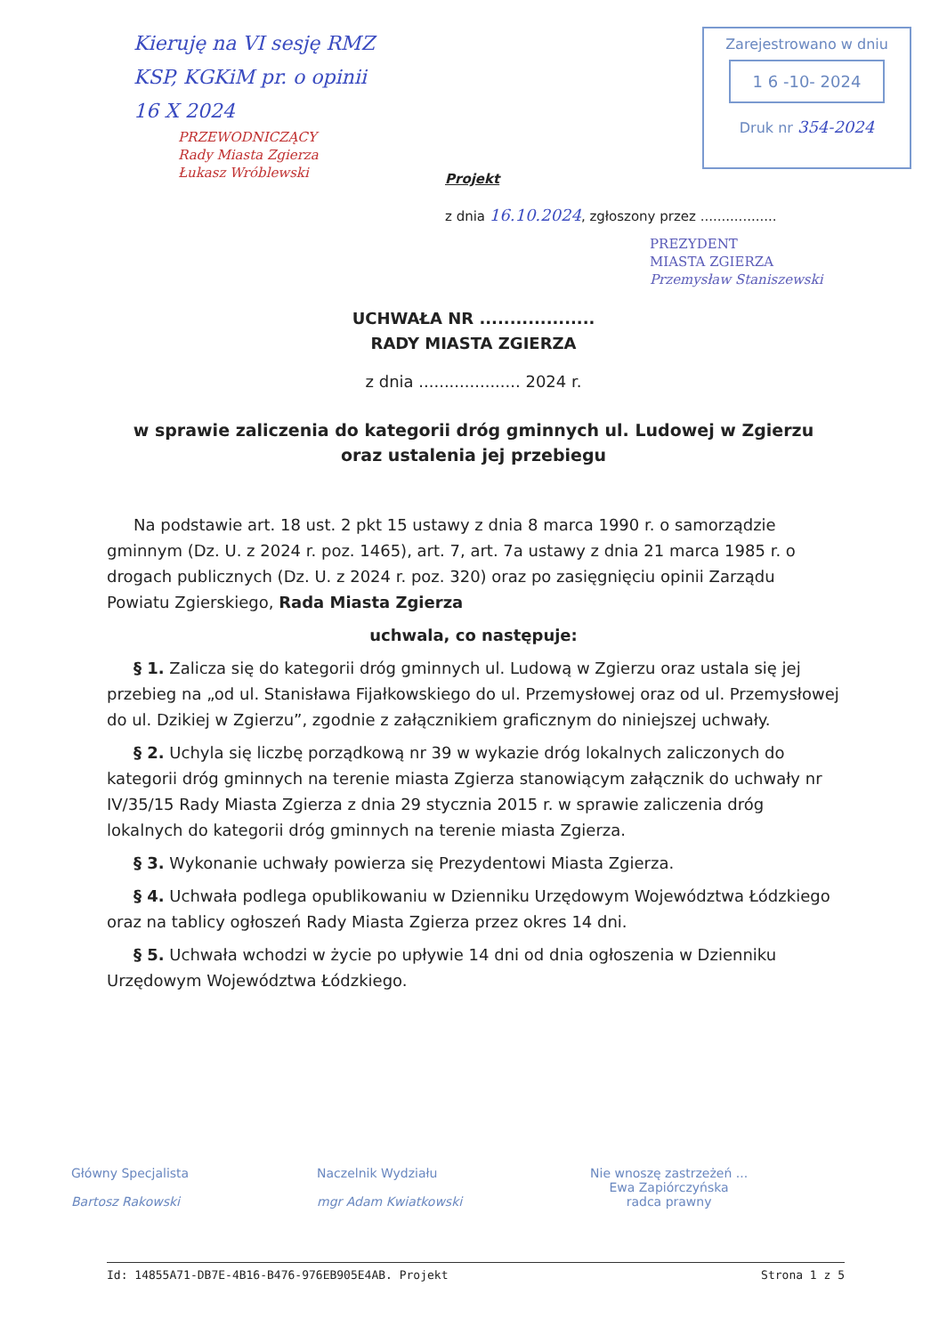Kieruję na VI sesję RMZ
KSP, KGKiM pr. o opinii
16 X 2024
PRZEWODNICZĄCY
Rady Miasta Zgierza
Łukasz Wróblewski
Zarejestrowano w dniu
1 6 -10- 2024
Druk nr 354-2024
Projekt
z dnia 16.10.2024, zgłoszony przez ..................
PREZYDENT
MIASTA ZGIERZA
Przemysław Staniszewski
UCHWAŁA NR ...................
RADY MIASTA ZGIERZA
z dnia .................... 2024 r.
w sprawie zaliczenia do kategorii dróg gminnych ul. Ludowej w Zgierzu
oraz ustalenia jej przebiegu
Na podstawie art. 18 ust. 2 pkt 15 ustawy z dnia 8 marca 1990 r. o samorządzie gminnym (Dz. U. z 2024 r. poz. 1465), art. 7, art. 7a ustawy z dnia 21 marca 1985 r. o drogach publicznych (Dz. U. z 2024 r. poz. 320) oraz po zasięgnięciu opinii Zarządu Powiatu Zgierskiego, Rada Miasta Zgierza
uchwala, co następuje:
§ 1. Zalicza się do kategorii dróg gminnych ul. Ludową w Zgierzu oraz ustala się jej przebieg na „od ul. Stanisława Fijałkowskiego do ul. Przemysłowej oraz od ul. Przemysłowej do ul. Dzikiej w Zgierzu”, zgodnie z załącznikiem graficznym do niniejszej uchwały.
§ 2. Uchyla się liczbę porządkową nr 39 w wykazie dróg lokalnych zaliczonych do kategorii dróg gminnych na terenie miasta Zgierza stanowiącym załącznik do uchwały nr IV/35/15 Rady Miasta Zgierza z dnia 29 stycznia 2015 r. w sprawie zaliczenia dróg lokalnych do kategorii dróg gminnych na terenie miasta Zgierza.
§ 3. Wykonanie uchwały powierza się Prezydentowi Miasta Zgierza.
§ 4. Uchwała podlega opublikowaniu w Dzienniku Urzędowym Województwa Łódzkiego oraz na tablicy ogłoszeń Rady Miasta Zgierza przez okres 14 dni.
§ 5. Uchwała wchodzi w życie po upływie 14 dni od dnia ogłoszenia w Dzienniku Urzędowym Województwa Łódzkiego.
Główny Specjalista
Bartosz Rakowski
Naczelnik Wydziału
mgr Adam Kwiatkowski
Nie wnoszę zastrzeżeń ...
Ewa Zapiórczyńska
radca prawny
Id: 14855A71-DB7E-4B16-B476-976EB905E4AB. Projekt Strona 1 z 5